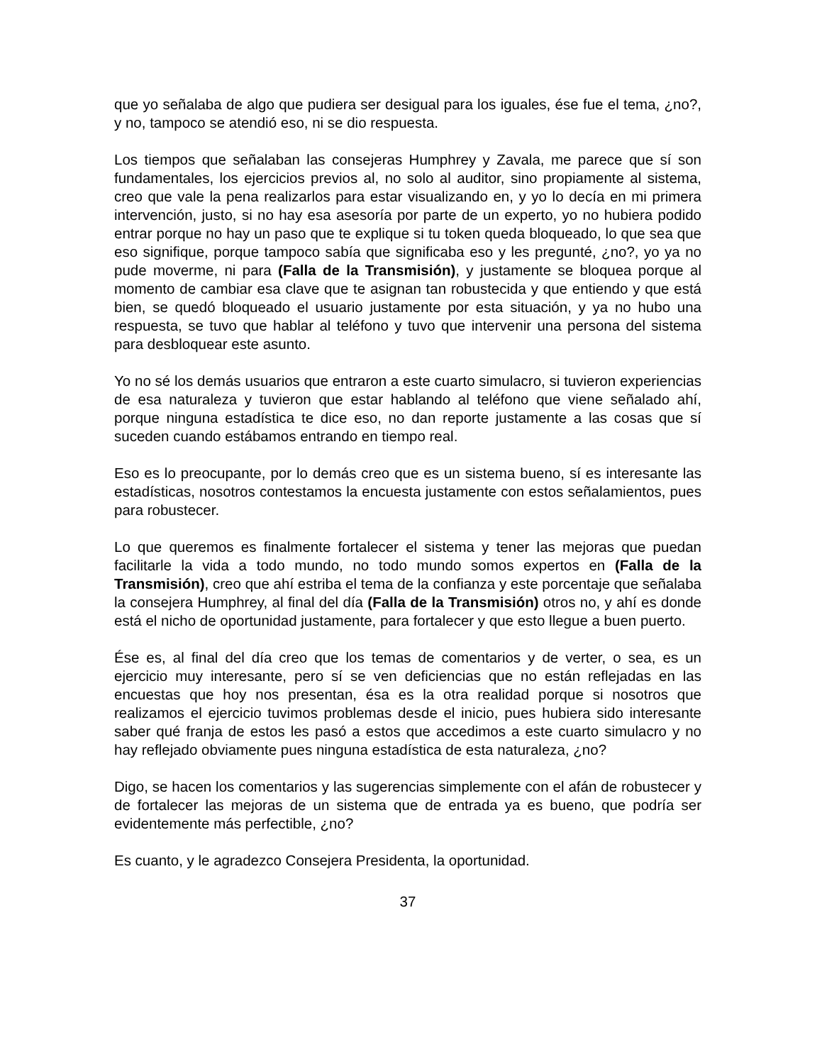que yo señalaba de algo que pudiera ser desigual para los iguales, ése fue el tema, ¿no?, y no, tampoco se atendió eso, ni se dio respuesta.
Los tiempos que señalaban las consejeras Humphrey y Zavala, me parece que sí son fundamentales, los ejercicios previos al, no solo al auditor, sino propiamente al sistema, creo que vale la pena realizarlos para estar visualizando en, y yo lo decía en mi primera intervención, justo, si no hay esa asesoría por parte de un experto, yo no hubiera podido entrar porque no hay un paso que te explique si tu token queda bloqueado, lo que sea que eso signifique, porque tampoco sabía que significaba eso y les pregunté, ¿no?, yo ya no pude moverme, ni para (Falla de la Transmisión), y justamente se bloquea porque al momento de cambiar esa clave que te asignan tan robustecida y que entiendo y que está bien, se quedó bloqueado el usuario justamente por esta situación, y ya no hubo una respuesta, se tuvo que hablar al teléfono y tuvo que intervenir una persona del sistema para desbloquear este asunto.
Yo no sé los demás usuarios que entraron a este cuarto simulacro, si tuvieron experiencias de esa naturaleza y tuvieron que estar hablando al teléfono que viene señalado ahí, porque ninguna estadística te dice eso, no dan reporte justamente a las cosas que sí suceden cuando estábamos entrando en tiempo real.
Eso es lo preocupante, por lo demás creo que es un sistema bueno, sí es interesante las estadísticas, nosotros contestamos la encuesta justamente con estos señalamientos, pues para robustecer.
Lo que queremos es finalmente fortalecer el sistema y tener las mejoras que puedan facilitarle la vida a todo mundo, no todo mundo somos expertos en (Falla de la Transmisión), creo que ahí estriba el tema de la confianza y este porcentaje que señalaba la consejera Humphrey, al final del día (Falla de la Transmisión) otros no, y ahí es donde está el nicho de oportunidad justamente, para fortalecer y que esto llegue a buen puerto.
Ése es, al final del día creo que los temas de comentarios y de verter, o sea, es un ejercicio muy interesante, pero sí se ven deficiencias que no están reflejadas en las encuestas que hoy nos presentan, ésa es la otra realidad porque si nosotros que realizamos el ejercicio tuvimos problemas desde el inicio, pues hubiera sido interesante saber qué franja de estos les pasó a estos que accedimos a este cuarto simulacro y no hay reflejado obviamente pues ninguna estadística de esta naturaleza, ¿no?
Digo, se hacen los comentarios y las sugerencias simplemente con el afán de robustecer y de fortalecer las mejoras de un sistema que de entrada ya es bueno, que podría ser evidentemente más perfectible, ¿no?
Es cuanto, y le agradezco Consejera Presidenta, la oportunidad.
37